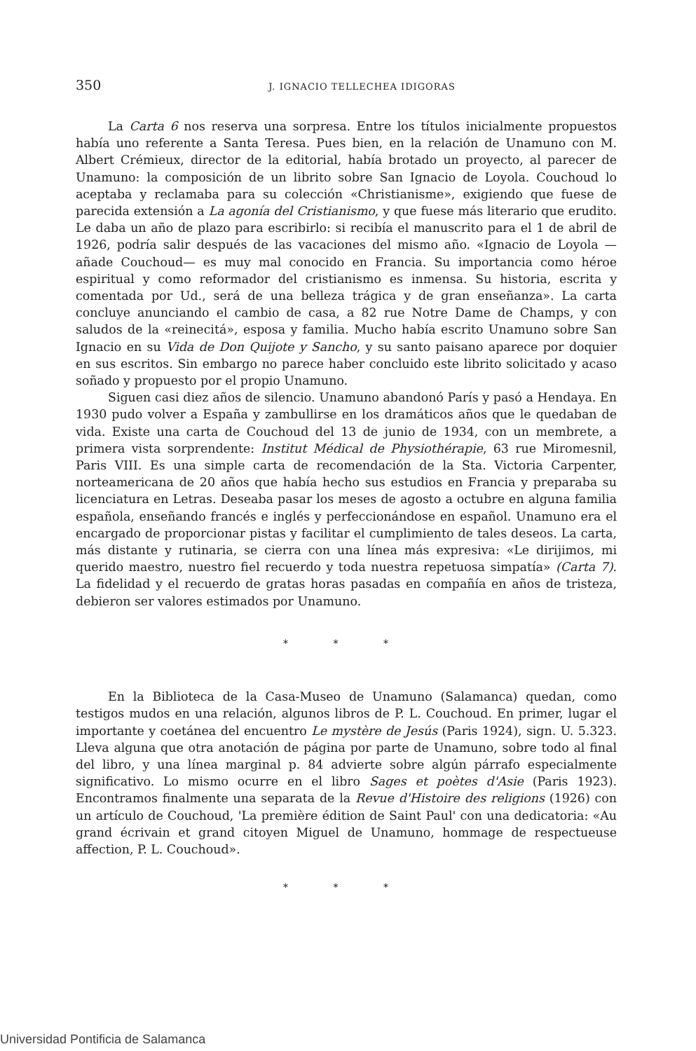350
J. IGNACIO TELLECHEA IDIGORAS
La Carta 6 nos reserva una sorpresa. Entre los títulos inicialmente propuestos había uno referente a Santa Teresa. Pues bien, en la relación de Unamuno con M. Albert Crémieux, director de la editorial, había brotado un proyecto, al parecer de Unamuno: la composición de un librito sobre San Ignacio de Loyola. Couchoud lo aceptaba y reclamaba para su colección «Christianisme», exigiendo que fuese de parecida extensión a La agonía del Cristianismo, y que fuese más literario que erudito. Le daba un año de plazo para escribirlo: si recibía el manuscrito para el 1 de abril de 1926, podría salir después de las vacaciones del mismo año. «Ignacio de Loyola —añade Couchoud— es muy mal conocido en Francia. Su importancia como héroe espiritual y como reformador del cristianismo es inmensa. Su historia, escrita y comentada por Ud., será de una belleza trágica y de gran enseñanza». La carta concluye anunciando el cambio de casa, a 82 rue Notre Dame de Champs, y con saludos de la «reinecitá», esposa y familia. Mucho había escrito Unamuno sobre San Ignacio en su Vida de Don Quijote y Sancho, y su santo paisano aparece por doquier en sus escritos. Sin embargo no parece haber concluido este librito solicitado y acaso soñado y propuesto por el propio Unamuno.
Siguen casi diez años de silencio. Unamuno abandonó París y pasó a Hendaya. En 1930 pudo volver a España y zambullirse en los dramáticos años que le quedaban de vida. Existe una carta de Couchoud del 13 de junio de 1934, con un membrete, a primera vista sorprendente: Institut Médical de Physiothérapie, 63 rue Miromesnil, Paris VIII. Es una simple carta de recomendación de la Sta. Victoria Carpenter, norteamericana de 20 años que había hecho sus estudios en Francia y preparaba su licenciatura en Letras. Deseaba pasar los meses de agosto a octubre en alguna familia española, enseñando francés e inglés y perfeccionándose en español. Unamuno era el encargado de proporcionar pistas y facilitar el cumplimiento de tales deseos. La carta, más distante y rutinaria, se cierra con una línea más expresiva: «Le dirijimos, mi querido maestro, nuestro fiel recuerdo y toda nuestra repetuosa simpatía» (Carta 7). La fidelidad y el recuerdo de gratas horas pasadas en compañía en años de tristeza, debieron ser valores estimados por Unamuno.
* * *
En la Biblioteca de la Casa-Museo de Unamuno (Salamanca) quedan, como testigos mudos en una relación, algunos libros de P. L. Couchoud. En primer, lugar el importante y coetánea del encuentro Le mystère de Jesús (Paris 1924), sign. U. 5.323. Lleva alguna que otra anotación de página por parte de Unamuno, sobre todo al final del libro, y una línea marginal p. 84 advierte sobre algún párrafo especialmente significativo. Lo mismo ocurre en el libro Sages et poètes d'Asie (Paris 1923). Encontramos finalmente una separata de la Revue d'Histoire des religions (1926) con un artículo de Couchoud, 'La première édition de Saint Paul' con una dedicatoria: «Au grand écrivain et grand citoyen Miguel de Unamuno, hommage de respectueuse affection, P. L. Couchoud».
* * *
Universidad Pontificia de Salamanca